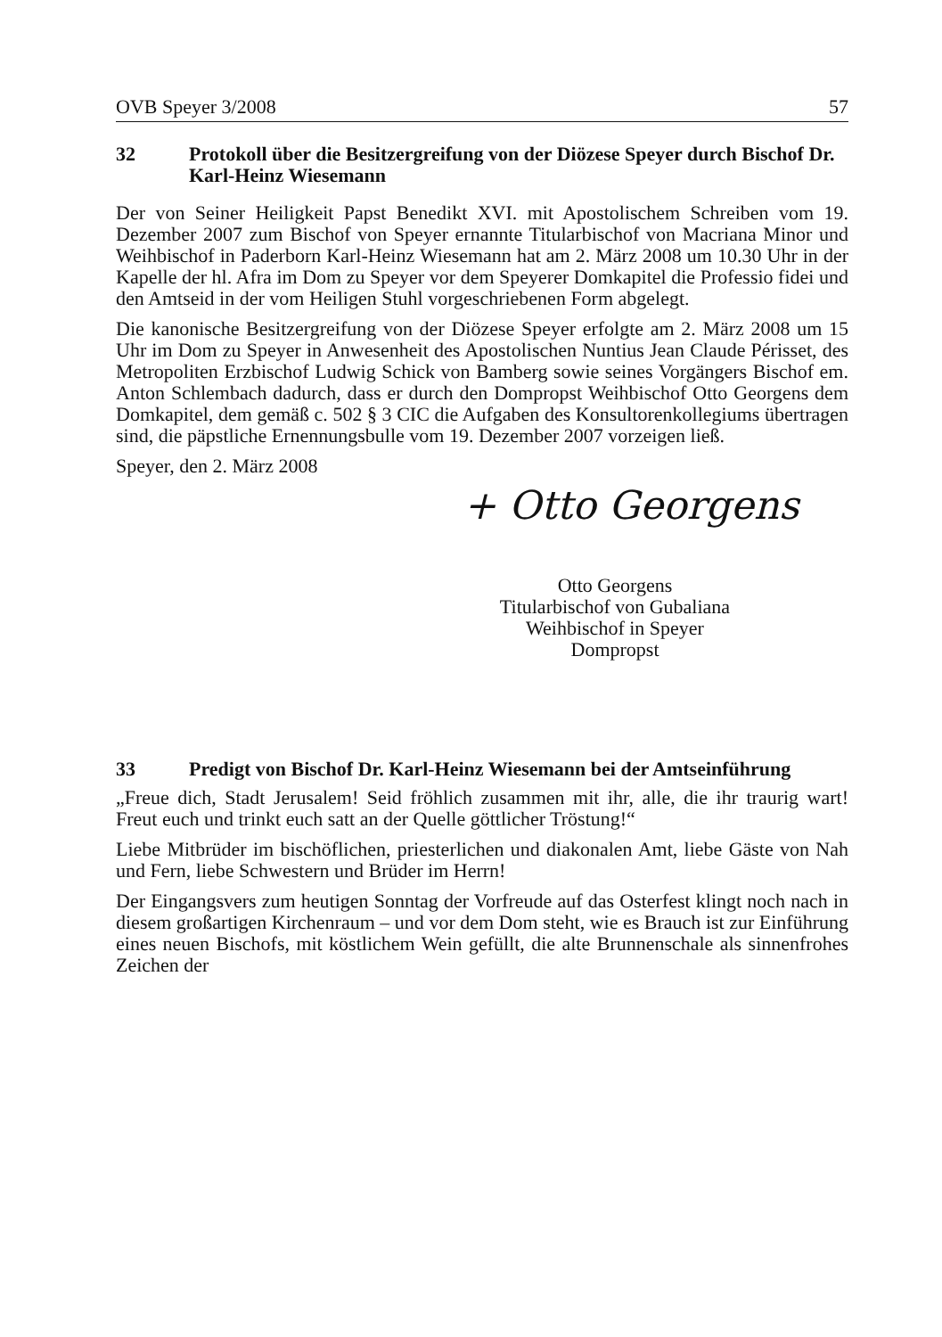OVB Speyer 3/2008 57
32 Protokoll über die Besitzergreifung von der Diözese Speyer durch Bischof Dr. Karl-Heinz Wiesemann
Der von Seiner Heiligkeit Papst Benedikt XVI. mit Apostolischem Schreiben vom 19. Dezember 2007 zum Bischof von Speyer ernannte Titularbischof von Macriana Minor und Weihbischof in Paderborn Karl-Heinz Wiesemann hat am 2. März 2008 um 10.30 Uhr in der Kapelle der hl. Afra im Dom zu Speyer vor dem Speyerer Domkapitel die Professio fidei und den Amtseid in der vom Heiligen Stuhl vorgeschriebenen Form abgelegt.
Die kanonische Besitzergreifung von der Diözese Speyer erfolgte am 2. März 2008 um 15 Uhr im Dom zu Speyer in Anwesenheit des Apostolischen Nuntius Jean Claude Périsset, des Metropoliten Erzbischof Ludwig Schick von Bamberg sowie seines Vorgängers Bischof em. Anton Schlembach dadurch, dass er durch den Dompropst Weihbischof Otto Georgens dem Domkapitel, dem gemäß c. 502 § 3 CIC die Aufgaben des Konsultorenkollegiums übertragen sind, die päpstliche Ernennungsbulle vom 19. Dezember 2007 vorzeigen ließ.
Speyer, den 2. März 2008
+ Otto Georgens
Otto Georgens
Titularbischof von Gubaliana
Weihbischof in Speyer
Dompropst
33 Predigt von Bischof Dr. Karl-Heinz Wiesemann bei der Amtseinführung
„Freue dich, Stadt Jerusalem! Seid fröhlich zusammen mit ihr, alle, die ihr traurig wart! Freut euch und trinkt euch satt an der Quelle göttlicher Tröstung!“
Liebe Mitbrüder im bischöflichen, priesterlichen und diakonalen Amt, liebe Gäste von Nah und Fern, liebe Schwestern und Brüder im Herrn!
Der Eingangsvers zum heutigen Sonntag der Vorfreude auf das Osterfest klingt noch nach in diesem großartigen Kirchenraum – und vor dem Dom steht, wie es Brauch ist zur Einführung eines neuen Bischofs, mit köstlichem Wein gefüllt, die alte Brunnenschale als sinnenfrohes Zeichen der